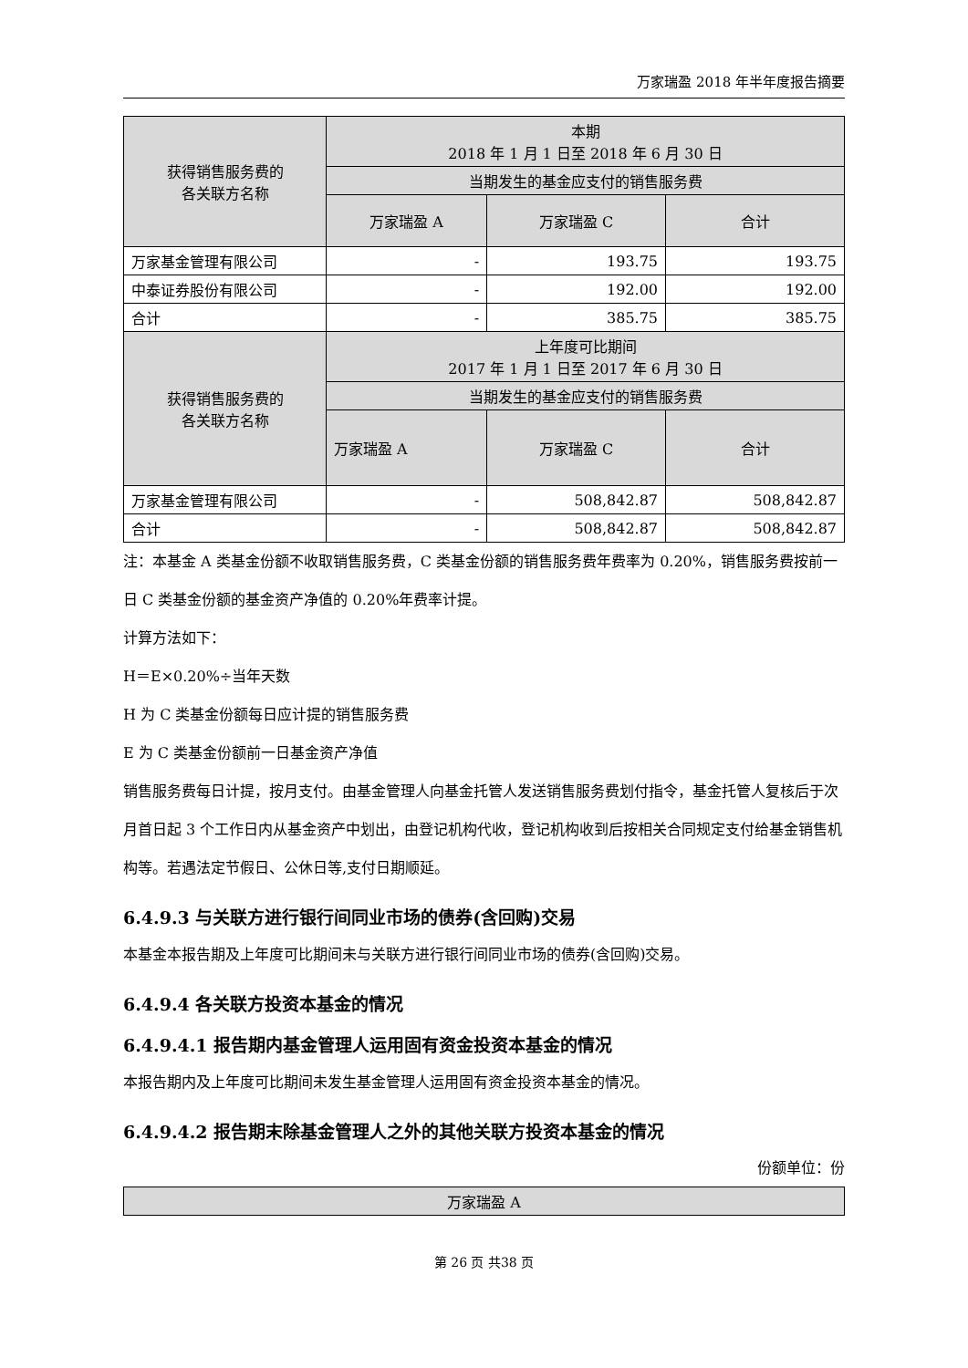万家瑞盈 2018 年半年度报告摘要
| 获得销售服务费的 各关联方名称 | 本期 2018 年 1 月 1 日至 2018 年 6 月 30 日 | | |
| --- | --- | --- | --- |
| | 当期发生的基金应支付的销售服务费 | | |
| | 万家瑞盈 A | 万家瑞盈 C | 合计 |
| 万家基金管理有限公司 | - | 193.75 | 193.75 |
| 中泰证券股份有限公司 | - | 192.00 | 192.00 |
| 合计 | - | 385.75 | 385.75 |
| 获得销售服务费的 各关联方名称 | 上年度可比期间 2017 年 1 月 1 日至 2017 年 6 月 30 日 | | |
| | 当期发生的基金应支付的销售服务费 | | |
| | 万家瑞盈 A | 万家瑞盈 C | 合计 |
| 万家基金管理有限公司 | - | 508,842.87 | 508,842.87 |
| 合计 | - | 508,842.87 | 508,842.87 |
注：本基金 A 类基金份额不收取销售服务费，C 类基金份额的销售服务费年费率为 0.20%，销售服务费按前一日 C 类基金份额的基金资产净值的 0.20%年费率计提。
计算方法如下：
H＝E×0.20%÷当年天数
H 为 C 类基金份额每日应计提的销售服务费
E 为 C 类基金份额前一日基金资产净值
销售服务费每日计提，按月支付。由基金管理人向基金托管人发送销售服务费划付指令，基金托管人复核后于次月首日起 3 个工作日内从基金资产中划出，由登记机构代收，登记机构收到后按相关合同规定支付给基金销售机构等。若遇法定节假日、公休日等,支付日期顺延。
6.4.9.3 与关联方进行银行间同业市场的债券(含回购)交易
本基金本报告期及上年度可比期间未与关联方进行银行间同业市场的债券(含回购)交易。
6.4.9.4 各关联方投资本基金的情况
6.4.9.4.1 报告期内基金管理人运用固有资金投资本基金的情况
本报告期内及上年度可比期间未发生基金管理人运用固有资金投资本基金的情况。
6.4.9.4.2 报告期末除基金管理人之外的其他关联方投资本基金的情况
份额单位：份
| 万家瑞盈 A |
| --- |
第 26 页 共38 页